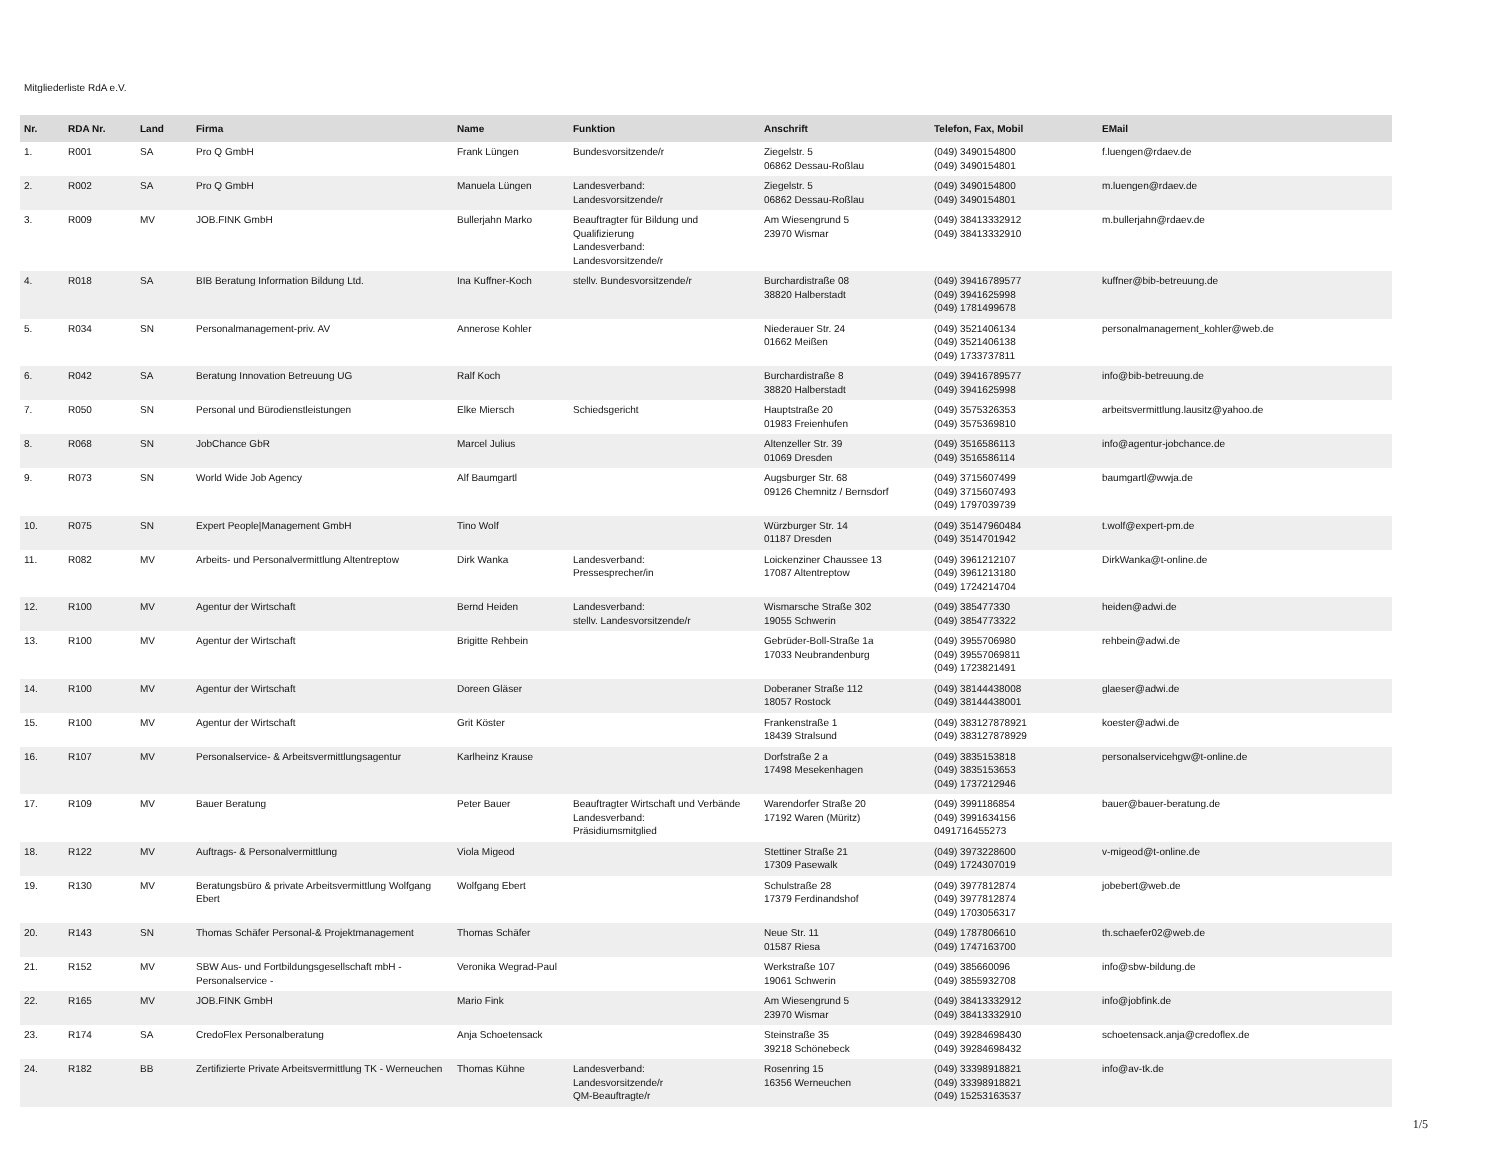Mitgliederliste RdA e.V.
| Nr. | RDA Nr. | Land | Firma | Name | Funktion | Anschrift | Telefon, Fax, Mobil | EMail |
| --- | --- | --- | --- | --- | --- | --- | --- | --- |
| 1. | R001 | SA | Pro Q GmbH | Frank Lüngen | Bundesvorsitzende/r | Ziegelstr. 5 06862 Dessau-Roßlau | (049) 3490154800 (049) 3490154801 | f.luengen@rdaev.de |
| 2. | R002 | SA | Pro Q GmbH | Manuela Lüngen | Landesverband: Landesvorsitzende/r | Ziegelstr. 5 06862 Dessau-Roßlau | (049) 3490154800 (049) 3490154801 | m.luengen@rdaev.de |
| 3. | R009 | MV | JOB.FINK GmbH | Bullerjahn Marko | Beauftragter für Bildung und Qualifizierung Landesverband: Landesvorsitzende/r | Am Wiesengrund 5 23970 Wismar | (049) 38413332912 (049) 38413332910 | m.bullerjahn@rdaev.de |
| 4. | R018 | SA | BIB Beratung Information Bildung Ltd. | Ina Kuffner-Koch | stellv. Bundesvorsitzende/r | Burchardistraße 08 38820 Halberstadt | (049) 39416789577 (049) 3941625998 (049) 1781499678 | kuffner@bib-betreuung.de |
| 5. | R034 | SN | Personalmanagement-priv. AV | Annerose Kohler | | Niederauer Str. 24 01662 Meißen | (049) 3521406134 (049) 3521406138 (049) 1733737811 | personalmanagement_kohler@web.de |
| 6. | R042 | SA | Beratung Innovation Betreuung UG | Ralf Koch | | Burchardistraße 8 38820 Halberstadt | (049) 39416789577 (049) 3941625998 | info@bib-betreuung.de |
| 7. | R050 | SN | Personal und Bürodienstleistungen | Elke Miersch | Schiedsgericht | Hauptstraße 20 01983 Freienhufen | (049) 3575326353 (049) 3575369810 | arbeitsvermittlung.lausitz@yahoo.de |
| 8. | R068 | SN | JobChance GbR | Marcel Julius | | Altenzeller Str. 39 01069 Dresden | (049) 3516586113 (049) 3516586114 | info@agentur-jobchance.de |
| 9. | R073 | SN | World Wide Job Agency | Alf Baumgartl | | Augsburger Str. 68 09126 Chemnitz / Bernsdorf | (049) 3715607499 (049) 3715607493 (049) 1797039739 | baumgartl@wwja.de |
| 10. | R075 | SN | Expert People/Management GmbH | Tino Wolf | | Würzburger Str. 14 01187 Dresden | (049) 35147960484 (049) 3514701942 | t.wolf@expert-pm.de |
| 11. | R082 | MV | Arbeits- und Personalvermittlung Altentreptow | Dirk Wanka | Landesverband: Pressesprecher/in | Loickenziner Chaussee 13 17087 Altentreptow | (049) 3961212107 (049) 3961213180 (049) 1724214704 | DirkWanka@t-online.de |
| 12. | R100 | MV | Agentur der Wirtschaft | Bernd Heiden | Landesverband: stellv. Landesvorsitzende/r | Wismarsche Straße 302 19055 Schwerin | (049) 385477330 (049) 3854773322 | heiden@adwi.de |
| 13. | R100 | MV | Agentur der Wirtschaft | Brigitte Rehbein | | Gebrüder-Boll-Straße 1a 17033 Neubrandenburg | (049) 3955706980 (049) 39557069811 (049) 1723821491 | rehbein@adwi.de |
| 14. | R100 | MV | Agentur der Wirtschaft | Doreen Gläser | | Doberaner Straße 112 18057 Rostock | (049) 38144438008 (049) 38144438001 | glaeser@adwi.de |
| 15. | R100 | MV | Agentur der Wirtschaft | Grit Köster | | Frankenstraße 1 18439 Stralsund | (049) 383127878921 (049) 383127878929 | koester@adwi.de |
| 16. | R107 | MV | Personalservice- & Arbeitsvermittlungsagentur | Karlheinz Krause | | Dorfstraße 2 a 17498 Mesekenhagen | (049) 3835153818 (049) 3835153653 (049) 1737212946 | personalservicehgw@t-online.de |
| 17. | R109 | MV | Bauer Beratung | Peter Bauer | Beauftragter Wirtschaft und Verbände Landesverband: Präsidiumsmitglied | Warendorfer Straße 20 17192 Waren (Müritz) | (049) 3991186854 (049) 3991634156 0491716455273 | bauer@bauer-beratung.de |
| 18. | R122 | MV | Auftrags- & Personalvermittlung | Viola Migeod | | Stettiner Straße 21 17309 Pasewalk | (049) 3973228600 (049) 1724307019 | v-migeod@t-online.de |
| 19. | R130 | MV | Beratungsbüro & private Arbeitsvermittlung Wolfgang Ebert | Wolfgang Ebert | | Schulstraße 28 17379 Ferdinandshof | (049) 3977812874 (049) 3977812874 (049) 1703056317 | jobebert@web.de |
| 20. | R143 | SN | Thomas Schäfer Personal-& Projektmanagement | Thomas Schäfer | | Neue Str. 11 01587 Riesa | (049) 1787806610 (049) 1747163700 | th.schaefer02@web.de |
| 21. | R152 | MV | SBW Aus- und Fortbildungsgesellschaft mbH - Personalservice - | Veronika Wegrad-Paul | | Werkstraße 107 19061 Schwerin | (049) 385660096 (049) 3855932708 | info@sbw-bildung.de |
| 22. | R165 | MV | JOB.FINK GmbH | Mario Fink | | Am Wiesengrund 5 23970 Wismar | (049) 38413332912 (049) 38413332910 | info@jobfink.de |
| 23. | R174 | SA | CredoFlex Personalberatung | Anja Schoetensack | | Steinstraße 35 39218 Schönebeck | (049) 39284698430 (049) 39284698432 | schoetensack.anja@credoflex.de |
| 24. | R182 | BB | Zertifizierte Private Arbeitsvermittlung TK - Werneuchen | Thomas Kühne | Landesverband: Landesvorsitzende/r QM-Beauftragte/r | Rosenring 15 16356 Werneuchen | (049) 33398918821 (049) 33398918821 (049) 15253163537 | info@av-tk.de |
1/5